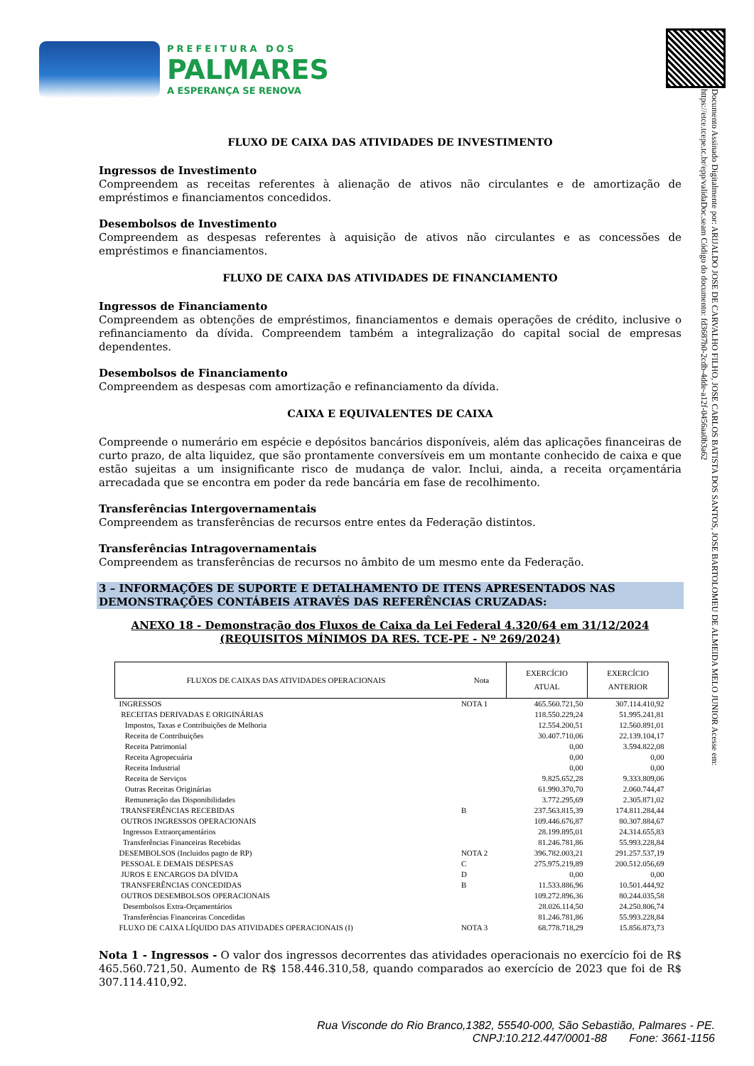PREFEITURA DOS
PALMARES
A ESPERANÇA SE RENOVA
Documento Assinado Digitalmente por: ARIJALDO JOSE DE CARVALHO FILHO, JOSE CARLOS BATISTA DOS SANTOS, JOSE BARTOLOMEU DE ALMEIDA MELO JUNIOR Acesse em: https://etce.tcepe.tc.br/epp/validaDoc.seam Código do documento: fd3687b0-2cdb-4dde-a12f-0456aa0b3a62
FLUXO DE CAIXA DAS ATIVIDADES DE INVESTIMENTO
Ingressos de Investimento
Compreendem as receitas referentes à alienação de ativos não circulantes e de amortização de empréstimos e financiamentos concedidos.
Desembolsos de Investimento
Compreendem as despesas referentes à aquisição de ativos não circulantes e as concessões de empréstimos e financiamentos.
FLUXO DE CAIXA DAS ATIVIDADES DE FINANCIAMENTO
Ingressos de Financiamento
Compreendem as obtenções de empréstimos, financiamentos e demais operações de crédito, inclusive o refinanciamento da dívida. Compreendem também a integralização do capital social de empresas dependentes.
Desembolsos de Financiamento
Compreendem as despesas com amortização e refinanciamento da dívida.
CAIXA E EQUIVALENTES DE CAIXA
Compreende o numerário em espécie e depósitos bancários disponíveis, além das aplicações financeiras de curto prazo, de alta liquidez, que são prontamente conversíveis em um montante conhecido de caixa e que estão sujeitas a um insignificante risco de mudança de valor. Inclui, ainda, a receita orçamentária arrecadada que se encontra em poder da rede bancária em fase de recolhimento.
Transferências Intergovernamentais
Compreendem as transferências de recursos entre entes da Federação distintos.
Transferências Intragovernamentais
Compreendem as transferências de recursos no âmbito de um mesmo ente da Federação.
3 – INFORMAÇÕES DE SUPORTE E DETALHAMENTO DE ITENS APRESENTADOS NAS DEMONSTRAÇÕES CONTÁBEIS ATRAVÉS DAS REFERÊNCIAS CRUZADAS:
ANEXO 18 - Demonstração dos Fluxos de Caixa da Lei Federal 4.320/64 em 31/12/2024
(REQUISITOS MÍNIMOS DA RES. TCE-PE - Nº 269/2024)
| FLUXOS DE CAIXAS DAS ATIVIDADES OPERACIONAIS | Nota | EXERCÍCIO ATUAL | EXERCÍCIO ANTERIOR |
| --- | --- | --- | --- |
| INGRESSOS | NOTA 1 | 465.560.721,50 | 307.114.410,92 |
| RECEITAS DERIVADAS E ORIGINÁRIAS | | 118.550.229,24 | 51.995.241,81 |
| Impostos, Taxas e Contribuições de Melhoria | | 12.554.200,51 | 12.560.891,01 |
| Receita de Contribuições | | 30.407.710,06 | 22.139.104,17 |
| Receita Patrimonial | | 0,00 | 3.594.822,08 |
| Receita Agropecuária | | 0,00 | 0,00 |
| Receita Industrial | | 0,00 | 0,00 |
| Receita de Serviços | | 9.825.652,28 | 9.333.809,06 |
| Outras Receitas Originárias | | 61.990.370,70 | 2.060.744,47 |
| Remuneração das Disponibilidades | | 3.772.295,69 | 2.305.871,02 |
| TRANSFERÊNCIAS RECEBIDAS | B | 237.563.815,39 | 174.811.284,44 |
| OUTROS INGRESSOS OPERACIONAIS | | 109.446.676,87 | 80.307.884,67 |
| Ingressos Extraorçamentários | | 28.199.895,01 | 24.314.655,83 |
| Transferências Financeiras Recebidas | | 81.246.781,86 | 55.993.228,84 |
| DESEMBOLSOS (Incluidos pagto de RP) | NOTA 2 | 396.782.003,21 | 291.257.537,19 |
| PESSOAL E DEMAIS DESPESAS | C | 275.975.219,89 | 200.512.056,69 |
| JUROS E ENCARGOS DA DÍVIDA | D | 0,00 | 0,00 |
| TRANSFERÊNCIAS CONCEDIDAS | B | 11.533.886,96 | 10.501.444,92 |
| OUTROS DESEMBOLSOS OPERACIONAIS | | 109.272.896,36 | 80.244.035,58 |
| Desembolsos Extra-Orçamentários | | 28.026.114,50 | 24.250.806,74 |
| Transferências Financeiras Concedidas | | 81.246.781,86 | 55.993.228,84 |
| FLUXO DE CAIXA LÍQUIDO DAS ATIVIDADES OPERACIONAIS (I) | NOTA 3 | 68.778.718,29 | 15.856.873,73 |
Nota 1 - Ingressos - O valor dos ingressos decorrentes das atividades operacionais no exercício foi de R$ 465.560.721,50. Aumento de R$ 158.446.310,58, quando comparados ao exercício de 2023 que foi de R$ 307.114.410,92.
Rua Visconde do Rio Branco,1382, 55540-000, São Sebastião, Palmares - PE.
CNPJ:10.212.447/0001-88 Fone: 3661-1156